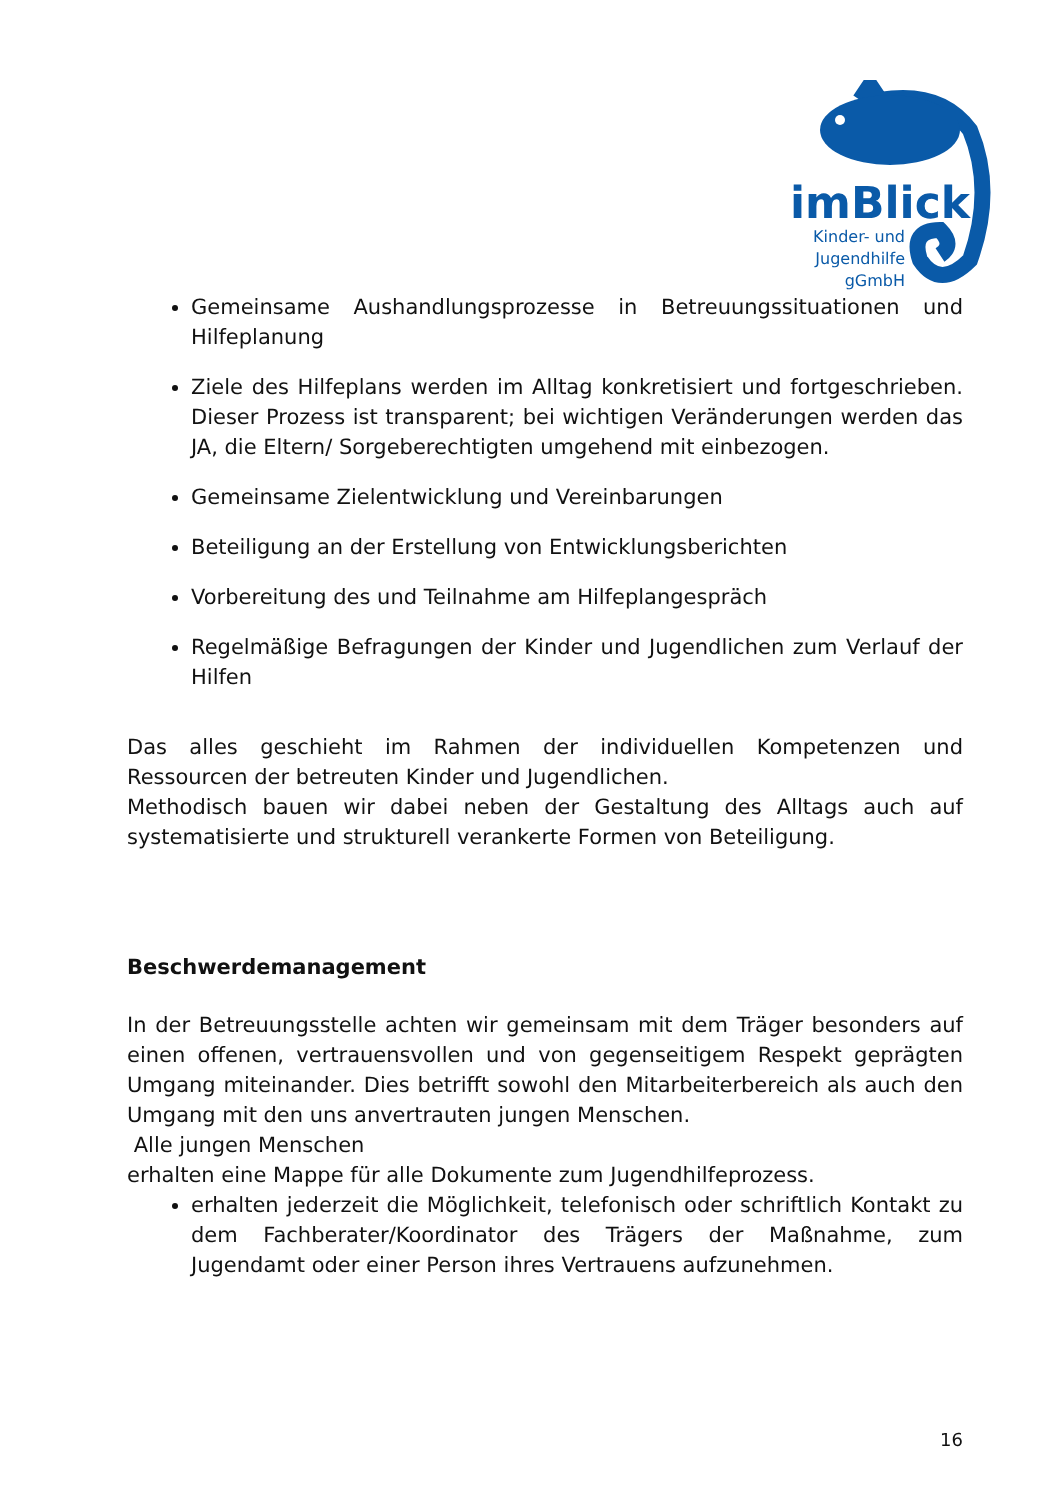imBlick
Kinder- und
Jugendhilfe
gGmbH
Gemeinsame Aushandlungsprozesse in Betreuungssituationen und Hilfeplanung
Ziele des Hilfeplans werden im Alltag konkretisiert und fortgeschrieben. Dieser Prozess ist transparent; bei wichtigen Veränderungen werden das JA, die Eltern/ Sorgeberechtigten umgehend mit einbezogen.
Gemeinsame Zielentwicklung und Vereinbarungen
Beteiligung an der Erstellung von Entwicklungsberichten
Vorbereitung des und Teilnahme am Hilfeplangespräch
Regelmäßige Befragungen der Kinder und Jugendlichen zum Verlauf der Hilfen
Das alles geschieht im Rahmen der individuellen Kompetenzen und Ressourcen der betreuten Kinder und Jugendlichen.
Methodisch bauen wir dabei neben der Gestaltung des Alltags auch auf systematisierte und strukturell verankerte Formen von Beteiligung.
Beschwerdemanagement
In der Betreuungsstelle achten wir gemeinsam mit dem Träger besonders auf einen offenen, vertrauensvollen und von gegenseitigem Respekt geprägten Umgang miteinander. Dies betrifft sowohl den Mitarbeiterbereich als auch den Umgang mit den uns anvertrauten jungen Menschen.
Alle jungen Menschen
erhalten eine Mappe für alle Dokumente zum Jugendhilfeprozess.
erhalten jederzeit die Möglichkeit, telefonisch oder schriftlich Kontakt zu dem Fachberater/Koordinator des Trägers der Maßnahme, zum Jugendamt oder einer Person ihres Vertrauens aufzunehmen.
16